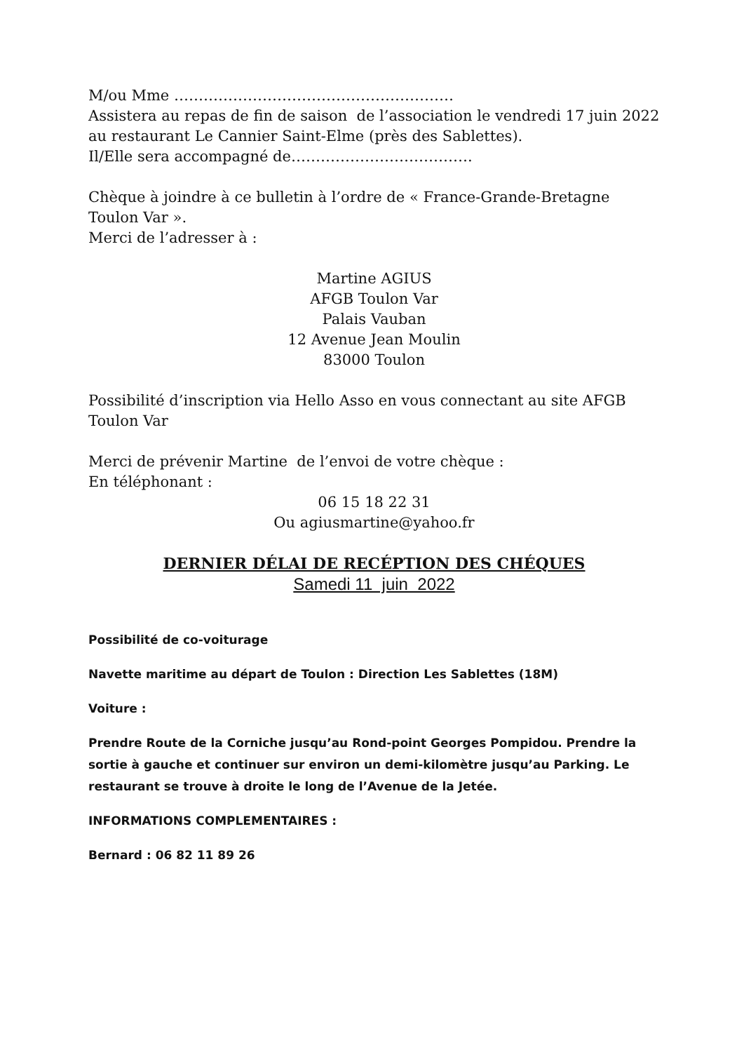M/ou Mme …………………………………………………
Assistera au repas de fin de saison de l’association le vendredi 17 juin 2022 au restaurant Le Cannier Saint-Elme (près des Sablettes).
Il/Elle sera accompagné de……………………………….
Chèque à joindre à ce bulletin à l’ordre de « France-Grande-Bretagne Toulon Var ».
Merci de l’adresser à :
Martine AGIUS
AFGB Toulon Var
Palais Vauban
12 Avenue Jean Moulin
83000 Toulon
Possibilité d’inscription via Hello Asso en vous connectant au site AFGB Toulon Var
Merci de prévenir Martine de l’envoi de votre chèque :
En téléphonant :
06 15 18 22 31
Ou agiusmartine@yahoo.fr
DERNIER DÉLAI DE RECÉPTION DES CHÉQUES
Samedi 11 juin 2022
Possibilité de co-voiturage
Navette maritime au départ de Toulon : Direction Les Sablettes (18M)
Voiture :
Prendre Route de la Corniche jusqu’au Rond-point Georges Pompidou. Prendre la sortie à gauche et continuer sur environ un demi-kilomètre jusqu’au Parking. Le restaurant se trouve à droite le long de l’Avenue de la Jetée.
INFORMATIONS COMPLEMENTAIRES :
Bernard : 06 82 11 89 26